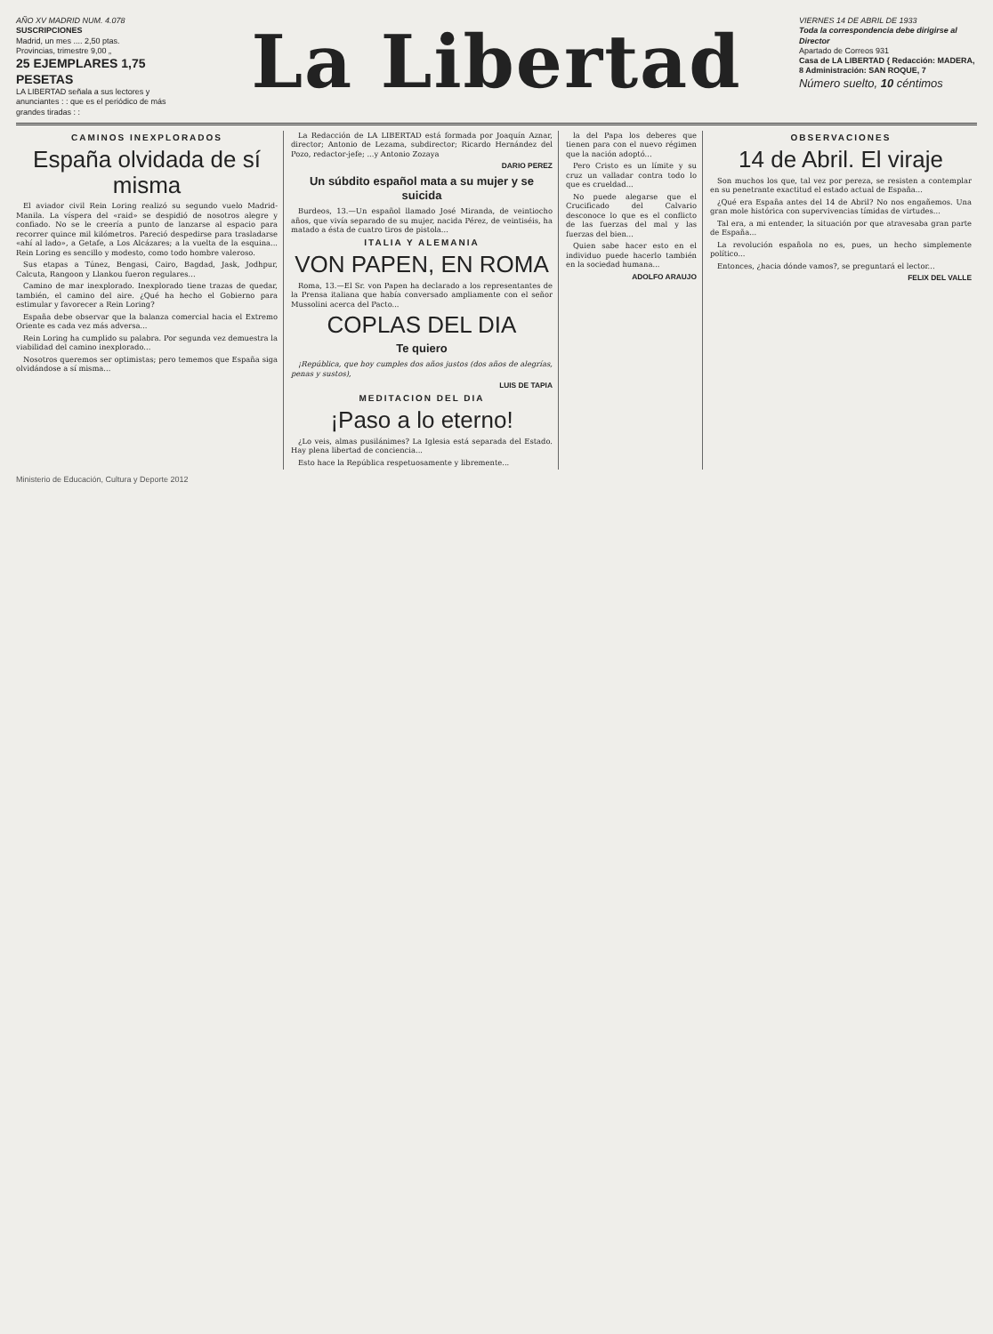AÑO XV MADRID NUM. 4.078
SUSCRIPCIONES
Madrid, un mes .... 2,50 ptas.
Provincias, trimestre 9,00 „
25 EJEMPLARES 1,75 PESETAS
LA LIBERTAD señala a sus lectores y anunciantes : : que es el periódico de más grandes tiradas : :
La Libertad
VIERNES 14 DE ABRIL DE 1933
Toda la correspondencia debe dirigirse al Director
Apartado de Correos 931
Casa de LA LIBERTAD { Redacción: MADERA, 8 Administración: SAN ROQUE, 7
Número suelto, 10 céntimos
CAMINOS INEXPLORADOS
España olvidada de sí misma
El aviador civil Rein Loring realizó su segundo vuelo Madrid-Manila. La víspera del «raid» se despidió de nosotros alegre y confiado. No se le creería a punto de lanzarse al espacio para recorrer quince mil kilómetros. Pareció despedirse para trasladarse «ahí al lado», a Getafe, a Los Alcázares; a la vuelta de la esquina... Rein Loring es sencillo y modesto, como todo hombre valeroso.
Sus etapas a Túnez, Bengasi, Cairo, Bagdad, Jask, Jodhpur, Calcuta, Rangoon y Llankou fueron regulares...
Camino de mar inexplorado. Inexplorado tiene trazas de quedar, también, el camino del aire. ¿Qué ha hecho el Gobierno para estimular y favorecer a Rein Loring?
España debe observar que la balanza comercial hacia el Extremo Oriente es cada vez más adversa...
Rein Loring ha cumplido su palabra. Por segunda vez demuestra la viabilidad del camino inexplorado...
Nosotros queremos ser optimistas; pero tememos que España siga olvidándose a sí misma...
La Redacción de LA LIBERTAD está formada por Joaquín Aznar, director; Antonio de Lezama, subdirector; Ricardo Hernández del Pozo, redactor-jefe; ...y Antonio Zozaya
DARIO PEREZ
Un súbdito español mata a su mujer y se suicida
Burdeos, 13.—Un español llamado José Miranda, de veintiocho años, que vivía separado de su mujer, nacida Pérez, de veintiséis, ha matado a ésta de cuatro tiros de pistola...
ITALIA Y ALEMANIA
VON PAPEN, EN ROMA
Roma, 13.—El Sr. von Papen ha declarado a los representantes de la Prensa italiana que había conversado ampliamente con el señor Mussolini acerca del Pacto...
COPLAS DEL DIA
Te quiero
¡República, que hoy cumples dos años justos (dos años de alegrías, penas y sustos),
LUIS DE TAPIA
MEDITACION DEL DIA
¡Paso a lo eterno!
¿Lo veis, almas pusilánimes? La Iglesia está separada del Estado. Hay plena libertad de conciencia...
Esto hace la República respetuosamente y libremente...
la del Papa los deberes que tienen para con el nuevo régimen que la nación adoptó...
Pero Cristo es un límite y su cruz un valladar contra todo lo que es crueldad...
No puede alegarse que el Crucificado del Calvario desconoce lo que es el conflicto de las fuerzas del mal y las fuerzas del bien...
Quien sabe hacer esto en el individuo puede hacerlo también en la sociedad humana...
ADOLFO ARAUJO
OBSERVACIONES
14 de Abril. El viraje
Son muchos los que, tal vez por pereza, se resisten a contemplar en su penetrante exactitud el estado actual de España...
¿Qué era España antes del 14 de Abril? No nos engañemos. Una gran mole histórica con supervivencias tímidas de virtudes...
Tal era, a mi entender, la situación por que atravesaba gran parte de España...
La revolución española no es, pues, un hecho simplemente político...
Entonces, ¿hacia dónde vamos?, se preguntará el lector...
FELIX DEL VALLE
Ministerio de Educación, Cultura y Deporte 2012